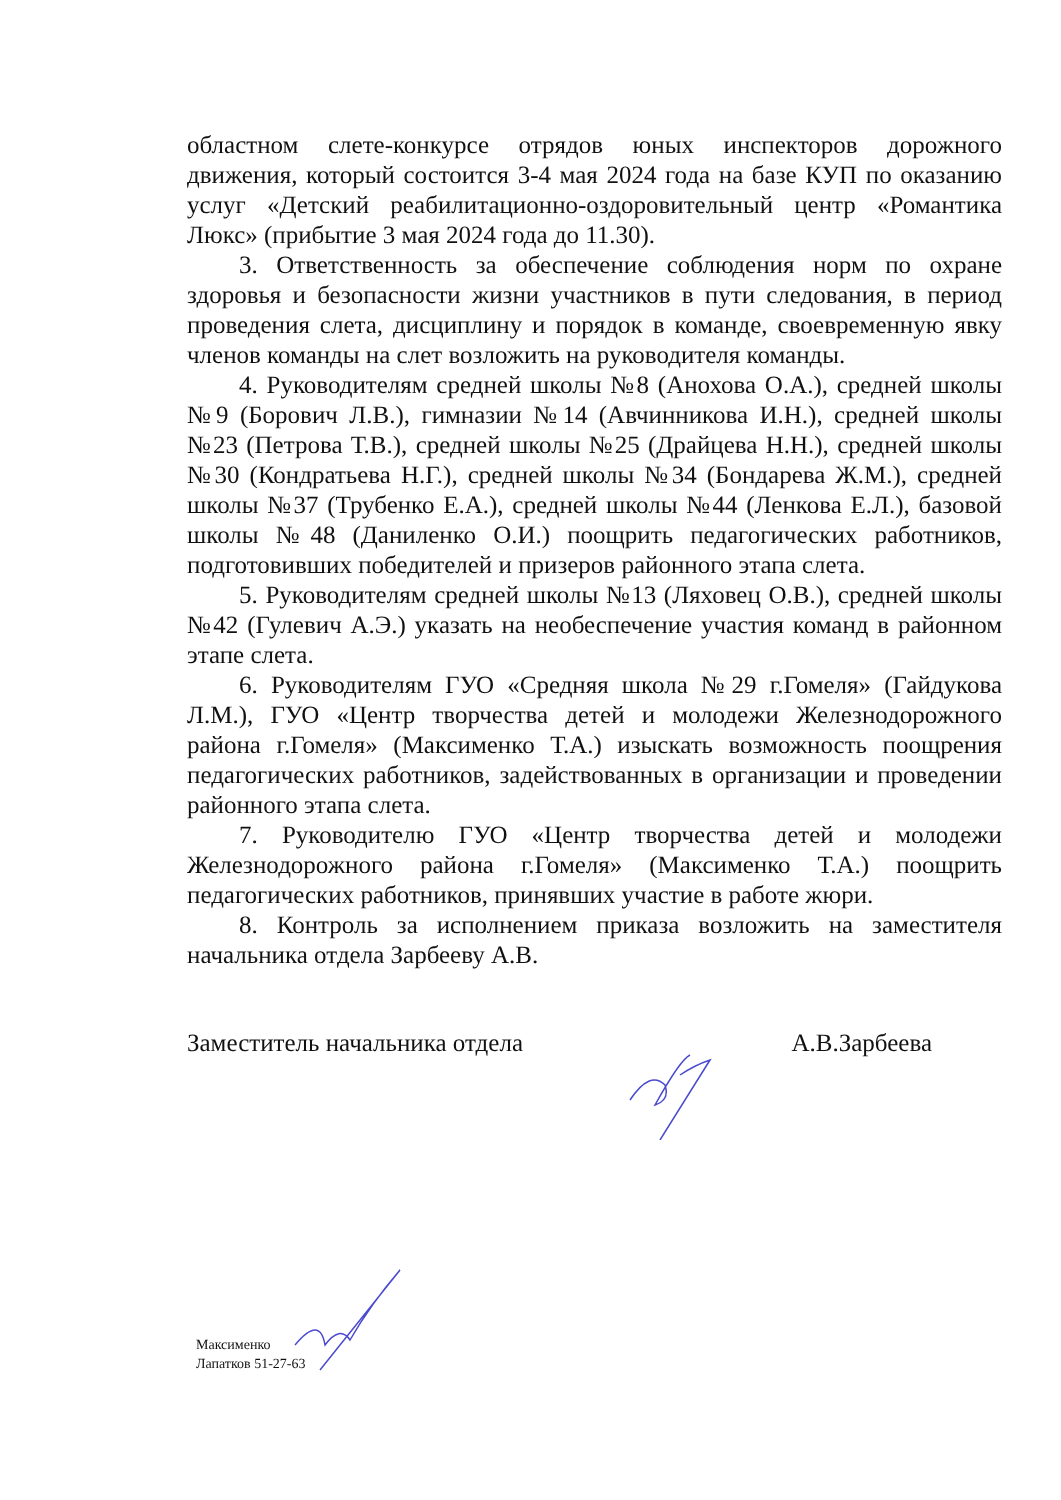областном слете-конкурсе отрядов юных инспекторов дорожного движения, который состоится 3-4 мая 2024 года на базе КУП по оказанию услуг «Детский реабилитационно-оздоровительный центр «Романтика Люкс» (прибытие 3 мая 2024 года до 11.30).
3. Ответственность за обеспечение соблюдения норм по охране здоровья и безопасности жизни участников в пути следования, в период проведения слета, дисциплину и порядок в команде, своевременную явку членов команды на слет возложить на руководителя команды.
4. Руководителям средней школы №8 (Анохова О.А.), средней школы №9 (Борович Л.В.), гимназии №14 (Авчинникова И.Н.), средней школы №23 (Петрова Т.В.), средней школы №25 (Драйцева Н.Н.), средней школы №30 (Кондратьева Н.Г.), средней школы №34 (Бондарева Ж.М.), средней школы №37 (Трубенко Е.А.), средней школы №44 (Ленкова Е.Л.), базовой школы №48 (Даниленко О.И.) поощрить педагогических работников, подготовивших победителей и призеров районного этапа слета.
5. Руководителям средней школы №13 (Ляховец О.В.), средней школы №42 (Гулевич А.Э.) указать на необеспечение участия команд в районном этапе слета.
6. Руководителям ГУО «Средняя школа №29 г.Гомеля» (Гайдукова Л.М.), ГУО «Центр творчества детей и молодежи Железнодорожного района г.Гомеля» (Максименко Т.А.) изыскать возможность поощрения педагогических работников, задействованных в организации и проведении районного этапа слета.
7. Руководителю ГУО «Центр творчества детей и молодежи Железнодорожного района г.Гомеля» (Максименко Т.А.) поощрить педагогических работников, принявших участие в работе жюри.
8. Контроль за исполнением приказа возложить на заместителя начальника отдела Зарбееву А.В.
Заместитель начальника отдела А.В.Зарбеева
Максименко
Лапатков 51-27-63